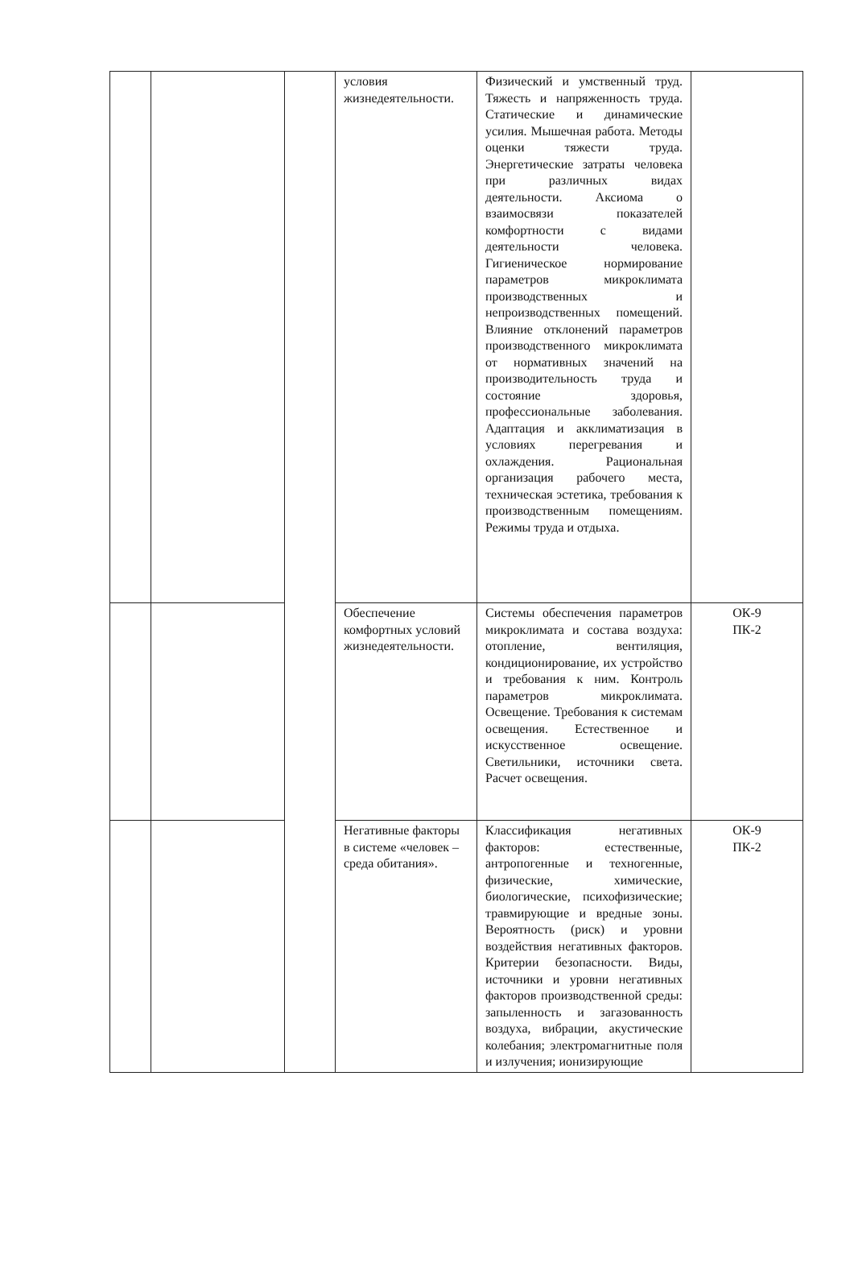| | | | условия жизнедеятельности. | Физический и умственный труд. Тяжесть и напряженность труда. Статические и динамические усилия. Мышечная работа. Методы оценки тяжести труда. Энергетические затраты человека при различных видах деятельности. Аксиома о взаимосвязи показателей комфортности с видами деятельности человека. Гигиеническое нормирование параметров микроклимата производственных и непроизводственных помещений. Влияние отклонений параметров производственного микроклимата от нормативных значений на производительность труда и состояние здоровья, профессиональные заболевания. Адаптация и акклиматизация в условиях перегревания и охлаждения. Рациональная организация рабочего места, техническая эстетика, требования к производственным помещениям. Режимы труда и отдыха. | |
| | | | Обеспечение комфортных условий жизнедеятельности. | Системы обеспечения параметров микроклимата и состава воздуха: отопление, вентиляция, кондиционирование, их устройство и требования к ним. Контроль параметров микроклимата. Освещение. Требования к системам освещения. Естественное и искусственное освещение. Светильники, источники света. Расчет освещения. | ОК-9 ПК-2 |
| | | | Негативные факторы в системе «человек – среда обитания». | Классификация негативных факторов: естественные, антропогенные и техногенные, физические, химические, биологические, психофизические; травмирующие и вредные зоны. Вероятность (риск) и уровни воздействия негативных факторов. Критерии безопасности. Виды, источники и уровни негативных факторов производственной среды: запыленность и загазованность воздуха, вибрации, акустические колебания; электромагнитные поля и излучения; ионизирующие | ОК-9 ПК-2 |